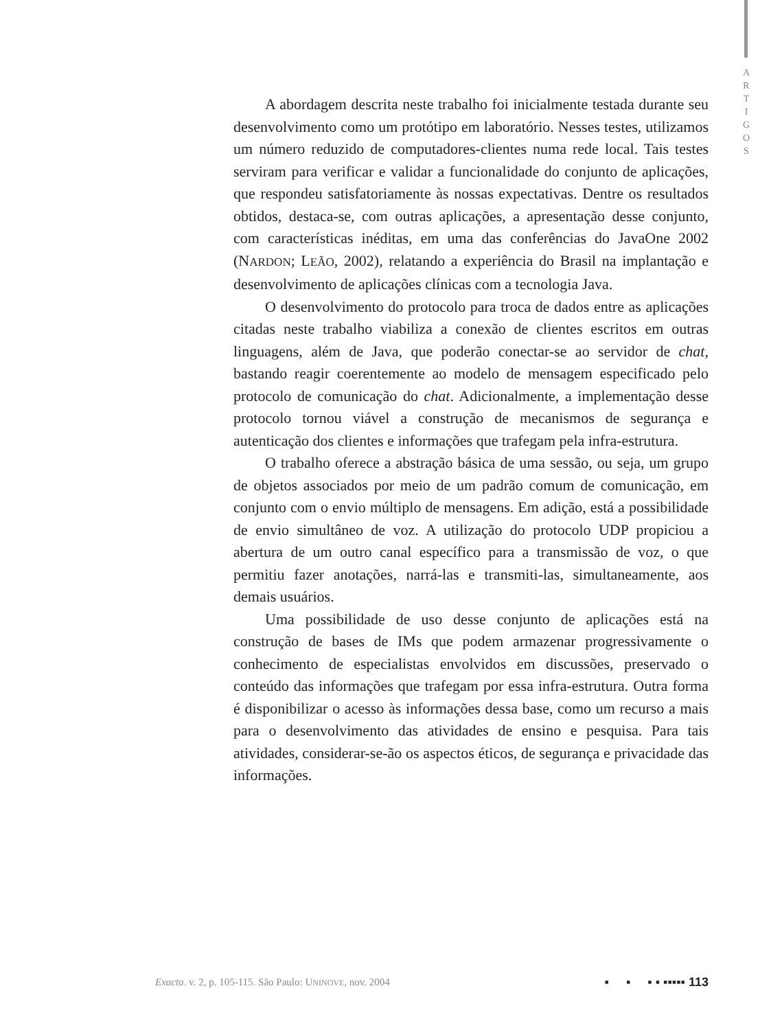A
R
T
I
G
O
S
A abordagem descrita neste trabalho foi inicialmente testada durante seu desenvolvimento como um protótipo em laboratório. Nesses testes, utilizamos um número reduzido de computadores-clientes numa rede local. Tais testes serviram para verificar e validar a funcionalidade do conjunto de aplicações, que respondeu satisfatoriamente às nossas expectativas. Dentre os resultados obtidos, destaca-se, com outras aplicações, a apresentação desse conjunto, com características inéditas, em uma das conferências do JavaOne 2002 (NARDON; LEÃO, 2002), relatando a experiência do Brasil na implantação e desenvolvimento de aplicações clínicas com a tecnologia Java.
O desenvolvimento do protocolo para troca de dados entre as aplicações citadas neste trabalho viabiliza a conexão de clientes escritos em outras linguagens, além de Java, que poderão conectar-se ao servidor de chat, bastando reagir coerentemente ao modelo de mensagem especificado pelo protocolo de comunicação do chat. Adicionalmente, a implementação desse protocolo tornou viável a construção de mecanismos de segurança e autenticação dos clientes e informações que trafegam pela infra-estrutura.
O trabalho oferece a abstração básica de uma sessão, ou seja, um grupo de objetos associados por meio de um padrão comum de comunicação, em conjunto com o envio múltiplo de mensagens. Em adição, está a possibilidade de envio simultâneo de voz. A utilização do protocolo UDP propiciou a abertura de um outro canal específico para a transmissão de voz, o que permitiu fazer anotações, narrá-las e transmiti-las, simultaneamente, aos demais usuários.
Uma possibilidade de uso desse conjunto de aplicações está na construção de bases de IMs que podem armazenar progressivamente o conhecimento de especialistas envolvidos em discussões, preservado o conteúdo das informações que trafegam por essa infra-estrutura. Outra forma é disponibilizar o acesso às informações dessa base, como um recurso a mais para o desenvolvimento das atividades de ensino e pesquisa. Para tais atividades, considerar-se-ão os aspectos éticos, de segurança e privacidade das informações.
Exacta. v. 2, p. 105-115. São Paulo: UNINOVE, nov. 2004 ▪ ▪ ▪ ▪ ▪▪▪▪▪ 113